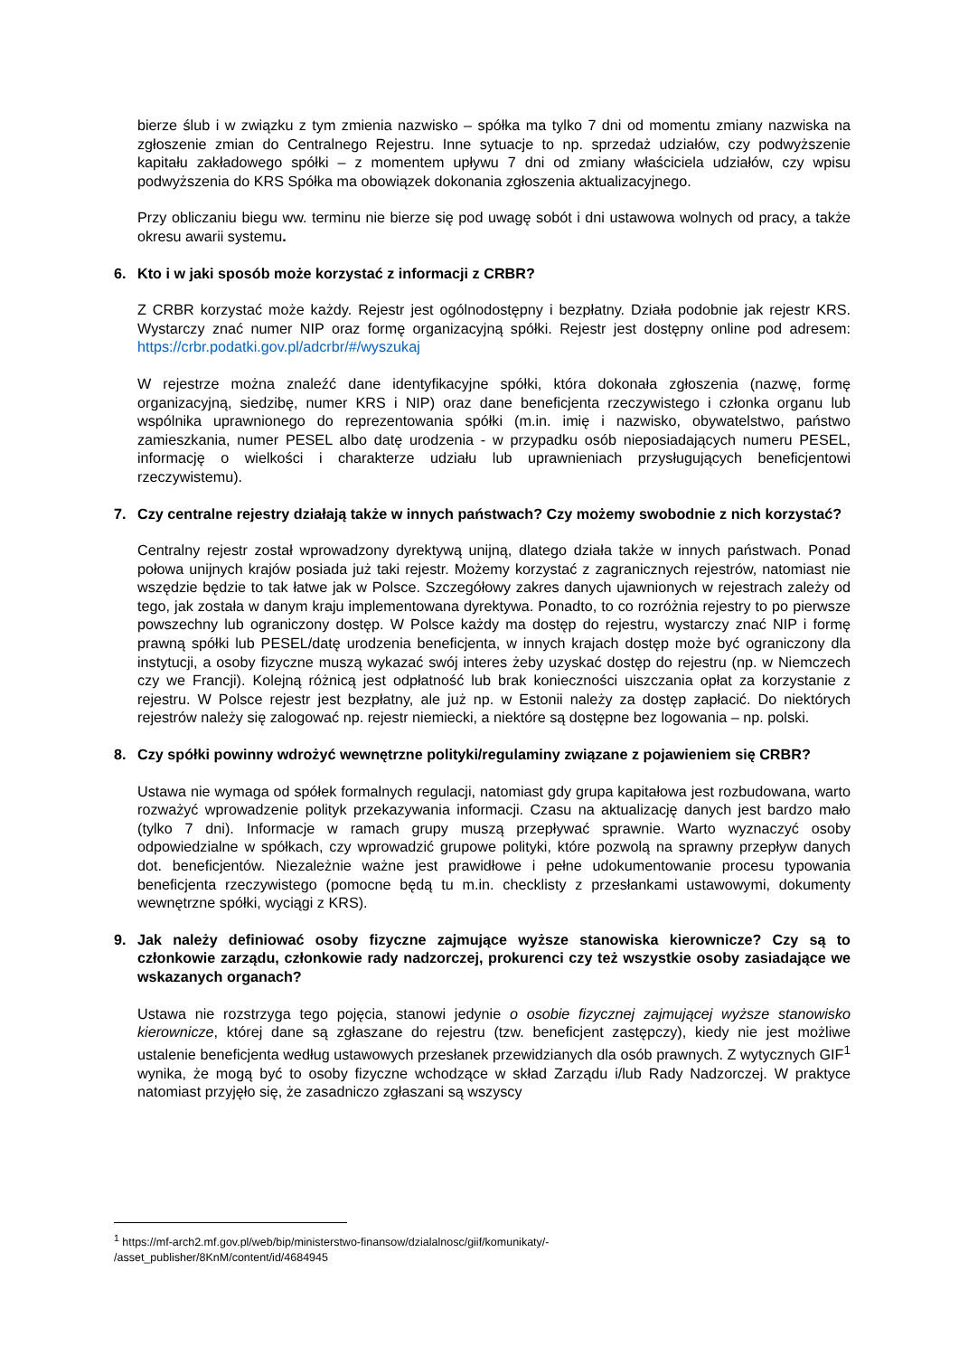bierze ślub i w związku z tym zmienia nazwisko – spółka ma tylko 7 dni od momentu zmiany nazwiska na zgłoszenie zmian do Centralnego Rejestru. Inne sytuacje to np. sprzedaż udziałów, czy podwyższenie kapitału zakładowego spółki – z momentem upływu 7 dni od zmiany właściciela udziałów, czy wpisu podwyższenia do KRS Spółka ma obowiązek dokonania zgłoszenia aktualizacyjnego.
Przy obliczaniu biegu ww. terminu nie bierze się pod uwagę sobót i dni ustawowa wolnych od pracy, a także okresu awarii systemu.
6. Kto i w jaki sposób może korzystać z informacji z CRBR?
Z CRBR korzystać może każdy. Rejestr jest ogólnodostępny i bezpłatny. Działa podobnie jak rejestr KRS. Wystarczy znać numer NIP oraz formę organizacyjną spółki. Rejestr jest dostępny online pod adresem: https://crbr.podatki.gov.pl/adcrbr/#/wyszukaj
W rejestrze można znaleźć dane identyfikacyjne spółki, która dokonała zgłoszenia (nazwę, formę organizacyjną, siedzibę, numer KRS i NIP) oraz dane beneficjenta rzeczywistego i członka organu lub wspólnika uprawnionego do reprezentowania spółki (m.in. imię i nazwisko, obywatelstwo, państwo zamieszkania, numer PESEL albo datę urodzenia - w przypadku osób nieposiadających numeru PESEL, informację o wielkości i charakterze udziału lub uprawnieniach przysługujących beneficjentowi rzeczywistemu).
7. Czy centralne rejestry działają także w innych państwach? Czy możemy swobodnie z nich korzystać?
Centralny rejestr został wprowadzony dyrektywą unijną, dlatego działa także w innych państwach. Ponad połowa unijnych krajów posiada już taki rejestr. Możemy korzystać z zagranicznych rejestrów, natomiast nie wszędzie będzie to tak łatwe jak w Polsce. Szczegółowy zakres danych ujawnionych w rejestrach zależy od tego, jak została w danym kraju implementowana dyrektywa. Ponadto, to co rozróżnia rejestry to po pierwsze powszechny lub ograniczony dostęp. W Polsce każdy ma dostęp do rejestru, wystarczy znać NIP i formę prawną spółki lub PESEL/datę urodzenia beneficjenta, w innych krajach dostęp może być ograniczony dla instytucji, a osoby fizyczne muszą wykazać swój interes żeby uzyskać dostęp do rejestru (np. w Niemczech czy we Francji). Kolejną różnicą jest odpłatność lub brak konieczności uiszczania opłat za korzystanie z rejestru. W Polsce rejestr jest bezpłatny, ale już np. w Estonii należy za dostęp zapłacić. Do niektórych rejestrów należy się zalogować np. rejestr niemiecki, a niektóre są dostępne bez logowania – np. polski.
8. Czy spółki powinny wdrożyć wewnętrzne polityki/regulaminy związane z pojawieniem się CRBR?
Ustawa nie wymaga od spółek formalnych regulacji, natomiast gdy grupa kapitałowa jest rozbudowana, warto rozważyć wprowadzenie polityk przekazywania informacji. Czasu na aktualizację danych jest bardzo mało (tylko 7 dni). Informacje w ramach grupy muszą przepływać sprawnie. Warto wyznaczyć osoby odpowiedzialne w spółkach, czy wprowadzić grupowe polityki, które pozwolą na sprawny przepływ danych dot. beneficjentów. Niezależnie ważne jest prawidłowe i pełne udokumentowanie procesu typowania beneficjenta rzeczywistego (pomocne będą tu m.in. checklisty z przesłankami ustawowymi, dokumenty wewnętrzne spółki, wyciągi z KRS).
9. Jak należy definiować osoby fizyczne zajmujące wyższe stanowiska kierownicze? Czy są to członkowie zarządu, członkowie rady nadzorczej, prokurenci czy też wszystkie osoby zasiadające we wskazanych organach?
Ustawa nie rozstrzyga tego pojęcia, stanowi jedynie o osobie fizycznej zajmującej wyższe stanowisko kierownicze, której dane są zgłaszane do rejestru (tzw. beneficjent zastępczy), kiedy nie jest możliwe ustalenie beneficjenta według ustawowych przesłanek przewidzianych dla osób prawnych. Z wytycznych GIF<sup>1</sup> wynika, że mogą być to osoby fizyczne wchodzące w skład Zarządu i/lub Rady Nadzorczej. W praktyce natomiast przyjęło się, że zasadniczo zgłaszani są wszyscy
<sup>1</sup> https://mf-arch2.mf.gov.pl/web/bip/ministerstwo-finansow/dzialalnosc/giif/komunikaty/-
/asset_publisher/8KnM/content/id/4684945